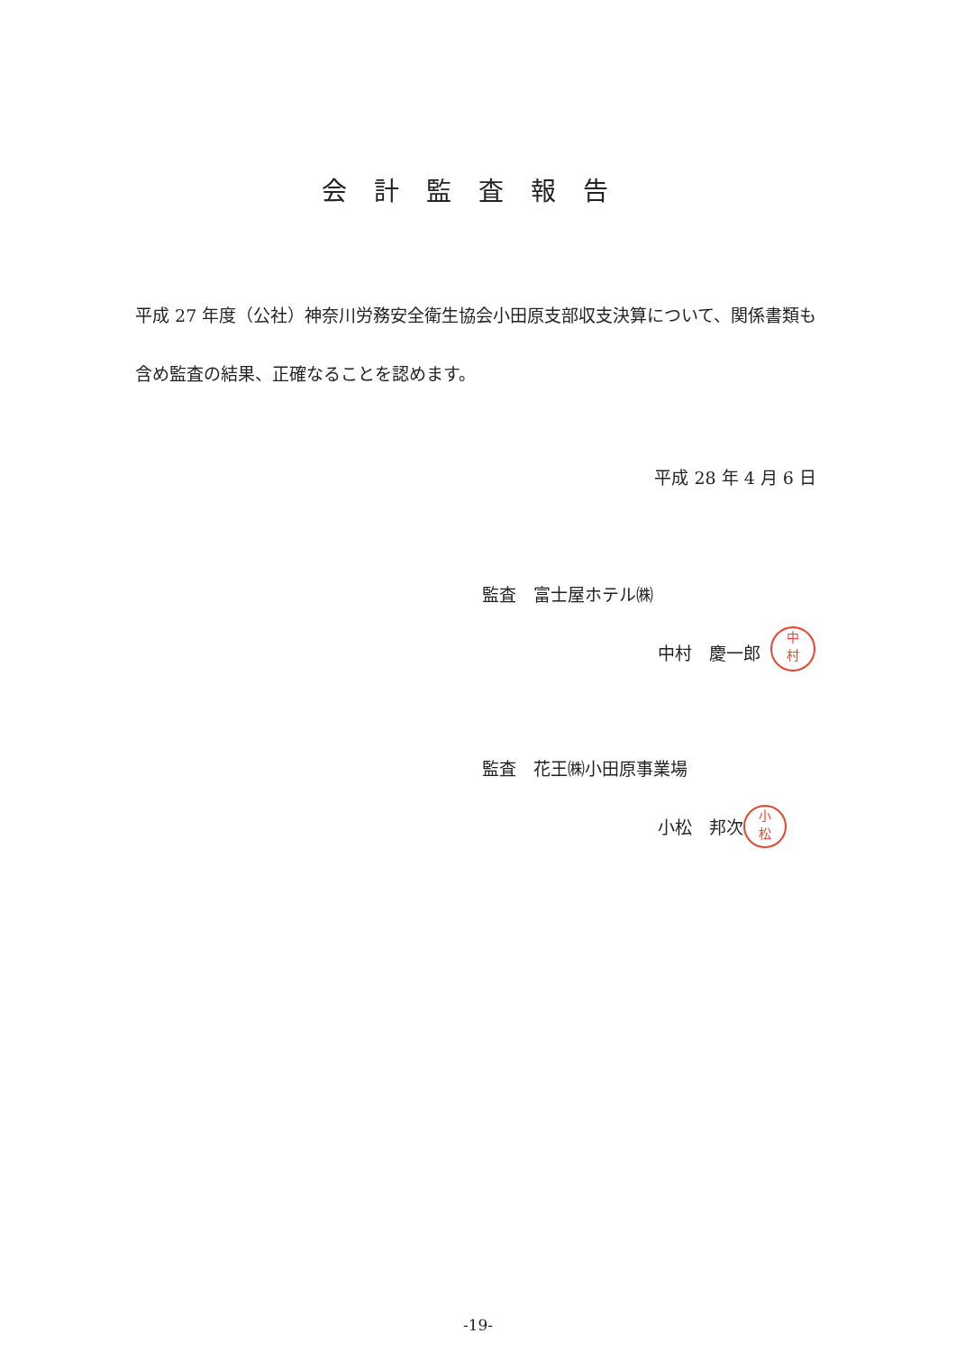会計監査報告
平成 27 年度（公社）神奈川労務安全衛生協会小田原支部収支決算について、関係書類も含め監査の結果、正確なることを認めます。
平成 28 年 4 月 6 日
監査　富士屋ホテル㈱
中村　慶一郎
中
村
監査　花王㈱小田原事業場
小松　邦次
小
松
-19-